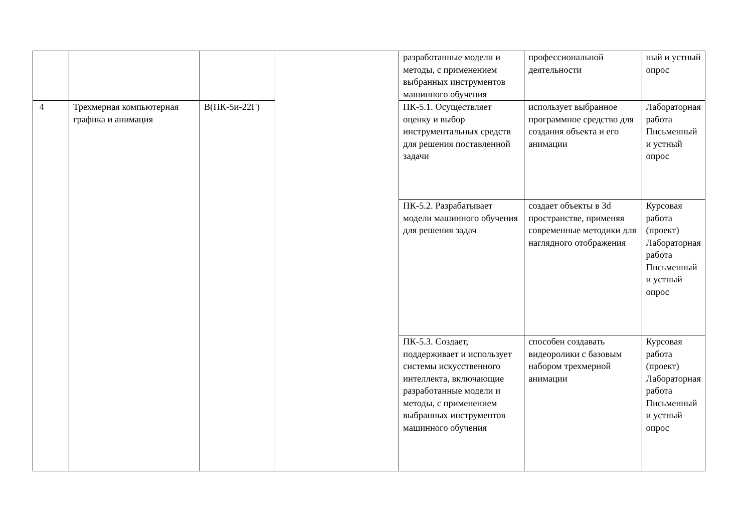| | | | | разработанные модели и методы, с применением выбранных инструментов машинного обучения | профессиональной деятельности | ный и устный опрос |
| 4 | Трехмерная компьютерная графика и анимация | В(ПК-5и-22Г) | | ПК-5.1. Осуществляет оценку и выбор инструментальных средств для решения поставленной задачи | использует выбранное программное средство для создания объекта и его анимации | Лабораторная работа Письменный и устный опрос |
| | | | | ПК-5.2. Разрабатывает модели машинного обучения для решения задач | создает объекты в 3d пространстве, применяя современные методики для наглядного отображения | Курсовая работа (проект) Лабораторная работа Письменный и устный опрос |
| | | | | ПК-5.3. Создает, поддерживает и использует системы искусственного интеллекта, включающие разработанные модели и методы, с применением выбранных инструментов машинного обучения | способен создавать видеоролики с базовым набором трехмерной анимации | Курсовая работа (проект) Лабораторная работа Письменный и устный опрос |